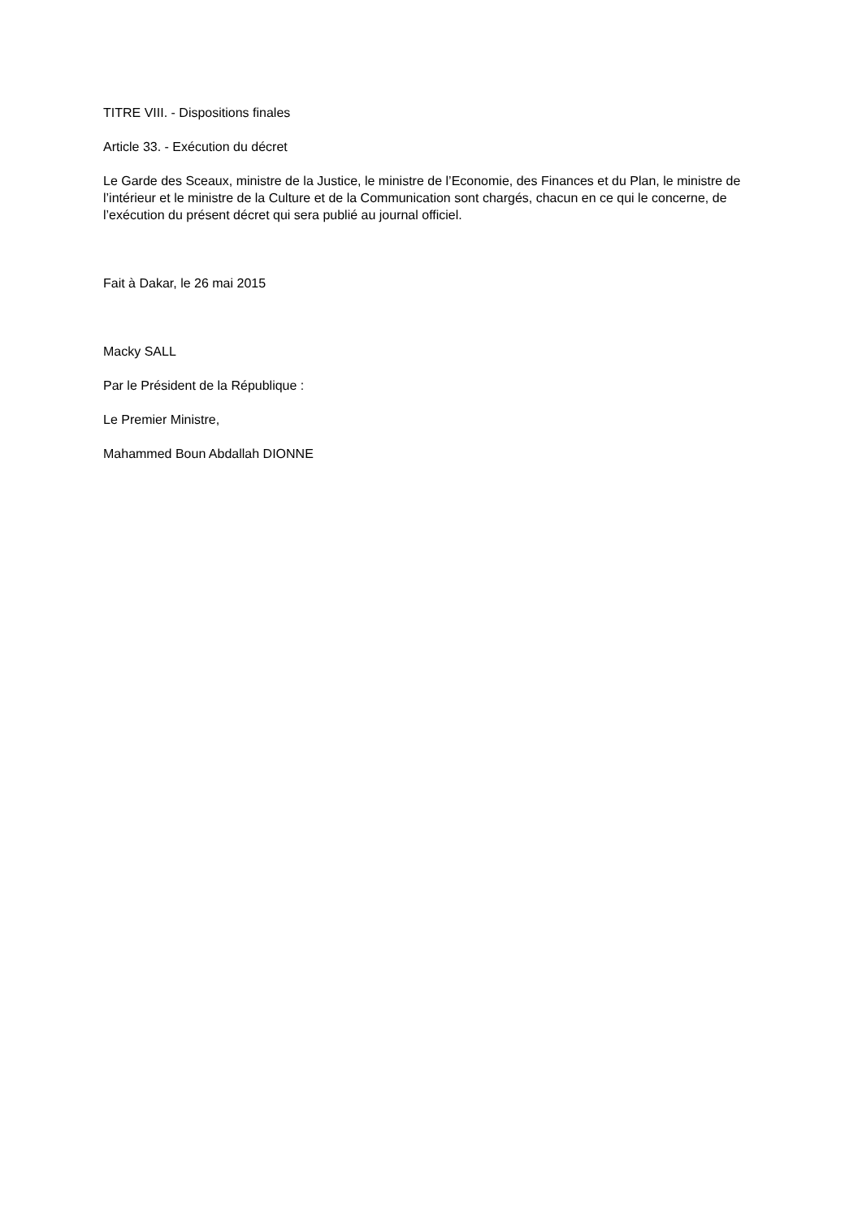TITRE VIII. - Dispositions finales
Article 33. - Exécution du décret
Le Garde des Sceaux, ministre de la Justice, le ministre de l’Economie, des Finances et du Plan, le ministre de l’intérieur et le ministre de la Culture et de la Communication sont chargés, chacun en ce qui le concerne, de l’exécution du présent décret qui sera publié au journal officiel.
Fait à Dakar, le 26 mai 2015
Macky SALL
Par le Président de la République :
Le Premier Ministre,
Mahammed Boun Abdallah DIONNE